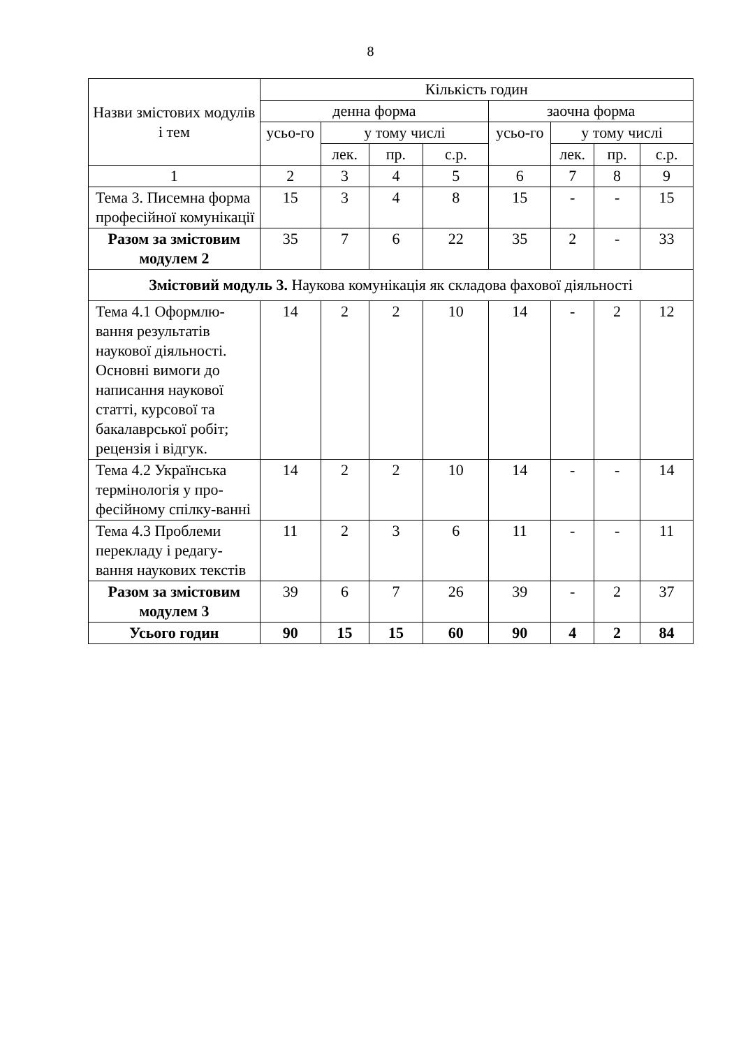8
| Назви змістових модулів і тем | Кількість годин | | | | | | | |
| --- | --- | --- | --- | --- | --- | --- | --- | --- |
| | денна форма | | | | заочна форма | | | |
| | усьо-го | у тому числі | | | усьо-го | у тому числі | | |
| | | лек. | пр. | с.р. | | лек. | пр. | с.р. |
| 1 | 2 | 3 | 4 | 5 | 6 | 7 | 8 | 9 |
| Тема 3. Писемна форма професійної комунікації | 15 | 3 | 4 | 8 | 15 | - | - | 15 |
| Разом за змістовим модулем 2 | 35 | 7 | 6 | 22 | 35 | 2 | - | 33 |
| Змістовий модуль 3. Наукова комунікація як складова фахової діяльності | | | | | | | | |
| Тема 4.1 Оформлю-вання результатів наукової діяльності. Основні вимоги до написання наукової статті, курсової та бакалаврської робіт; рецензія і відгук. | 14 | 2 | 2 | 10 | 14 | - | 2 | 12 |
| Тема 4.2 Українська термінологія у про-фесійному спілку-ванні | 14 | 2 | 2 | 10 | 14 | - | - | 14 |
| Тема 4.3 Проблеми перекладу і редагу-вання наукових текстів | 11 | 2 | 3 | 6 | 11 | - | - | 11 |
| Разом за змістовим модулем 3 | 39 | 6 | 7 | 26 | 39 | - | 2 | 37 |
| Усього годин | 90 | 15 | 15 | 60 | 90 | 4 | 2 | 84 |